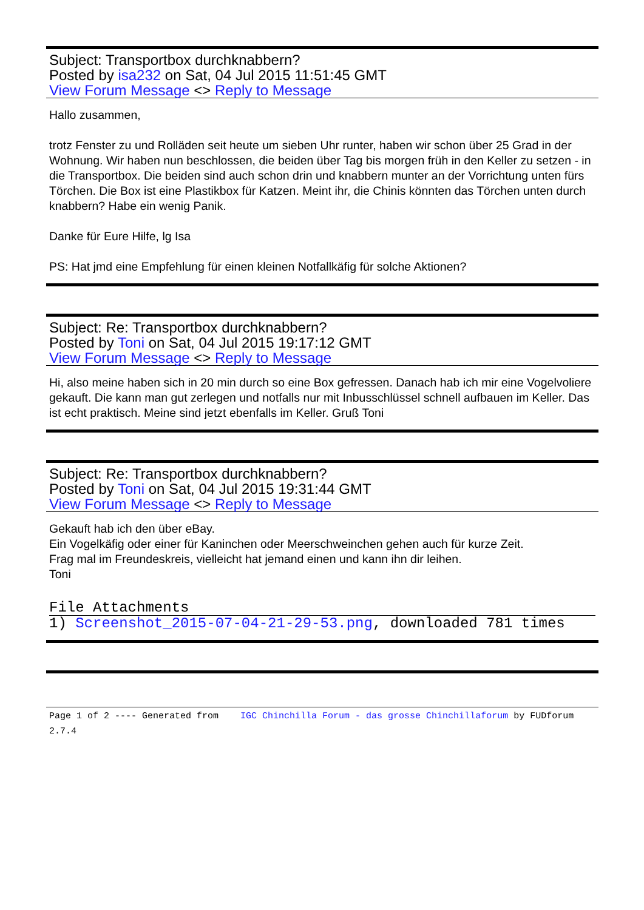Subject: Transportbox durchknabbern?
Posted by isa232 on Sat, 04 Jul 2015 11:51:45 GMT
View Forum Message <> Reply to Message
Hallo zusammen,
trotz Fenster zu und Rolläden seit heute um sieben Uhr runter, haben wir schon über 25 Grad in der Wohnung. Wir haben nun beschlossen, die beiden über Tag bis morgen früh in den Keller zu setzen - in die Transportbox. Die beiden sind auch schon drin und knabbern munter an der Vorrichtung unten fürs Törchen. Die Box ist eine Plastikbox für Katzen. Meint ihr, die Chinis könnten das Törchen unten durch knabbern? Habe ein wenig Panik.
Danke für Eure Hilfe, lg Isa
PS: Hat jmd eine Empfehlung für einen kleinen Notfallkäfig für solche Aktionen?
Subject: Re: Transportbox durchknabbern?
Posted by Toni on Sat, 04 Jul 2015 19:17:12 GMT
View Forum Message <> Reply to Message
Hi, also meine haben sich in 20 min durch so eine Box gefressen. Danach hab ich mir eine Vogelvoliere gekauft. Die kann man gut zerlegen und notfalls nur mit Inbusschlüssel schnell aufbauen im Keller. Das ist echt praktisch. Meine sind jetzt ebenfalls im Keller. Gruß Toni
Subject: Re: Transportbox durchknabbern?
Posted by Toni on Sat, 04 Jul 2015 19:31:44 GMT
View Forum Message <> Reply to Message
Gekauft hab ich den über eBay.
Ein Vogelkäfig oder einer für Kaninchen oder Meerschweinchen gehen auch für kurze Zeit.
Frag mal im Freundeskreis, vielleicht hat jemand einen und kann ihn dir leihen.
Toni
File Attachments
1) Screenshot_2015-07-04-21-29-53.png, downloaded 781 times
Page 1 of 2 ---- Generated from IGC Chinchilla Forum - das grosse Chinchillaforum by FUDforum 2.7.4